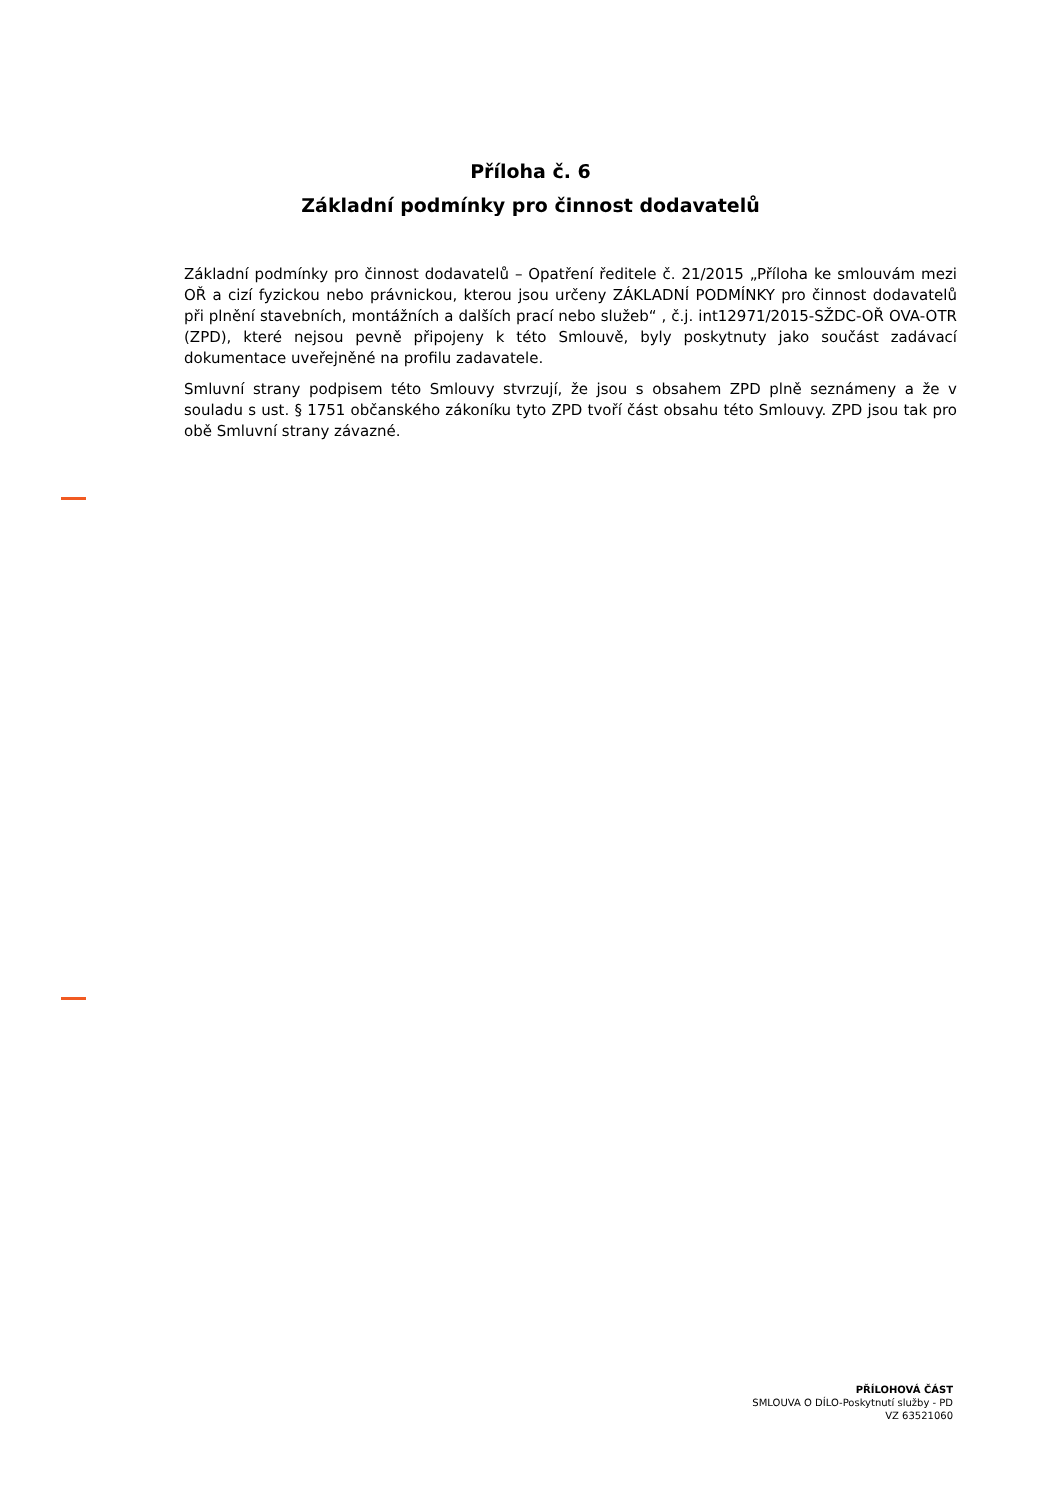Příloha č. 6
Základní podmínky pro činnost dodavatelů
Základní podmínky pro činnost dodavatelů – Opatření ředitele č. 21/2015 „Příloha ke smlouvám mezi OŘ a cizí fyzickou nebo právnickou, kterou jsou určeny ZÁKLADNÍ PODMÍNKY pro činnost dodavatelů při plnění stavebních, montážních a dalších prací nebo služeb“ , č.j. int12971/2015-SŽDC-OŘ OVA-OTR (ZPD), které nejsou pevně připojeny k této Smlouvě, byly poskytnuty jako součást zadávací dokumentace uveřejněné na profilu zadavatele.
Smluvní strany podpisem této Smlouvy stvrzují, že jsou s obsahem ZPD plně seznámeny a že v souladu s ust. § 1751 občanského zákoníku tyto ZPD tvoří část obsahu této Smlouvy. ZPD jsou tak pro obě Smluvní strany závazné.
PŘÍLOHOVÁ ČÁST
SMLOUVA O DÍLO-Poskytnutí služby - PD
VZ 63521060